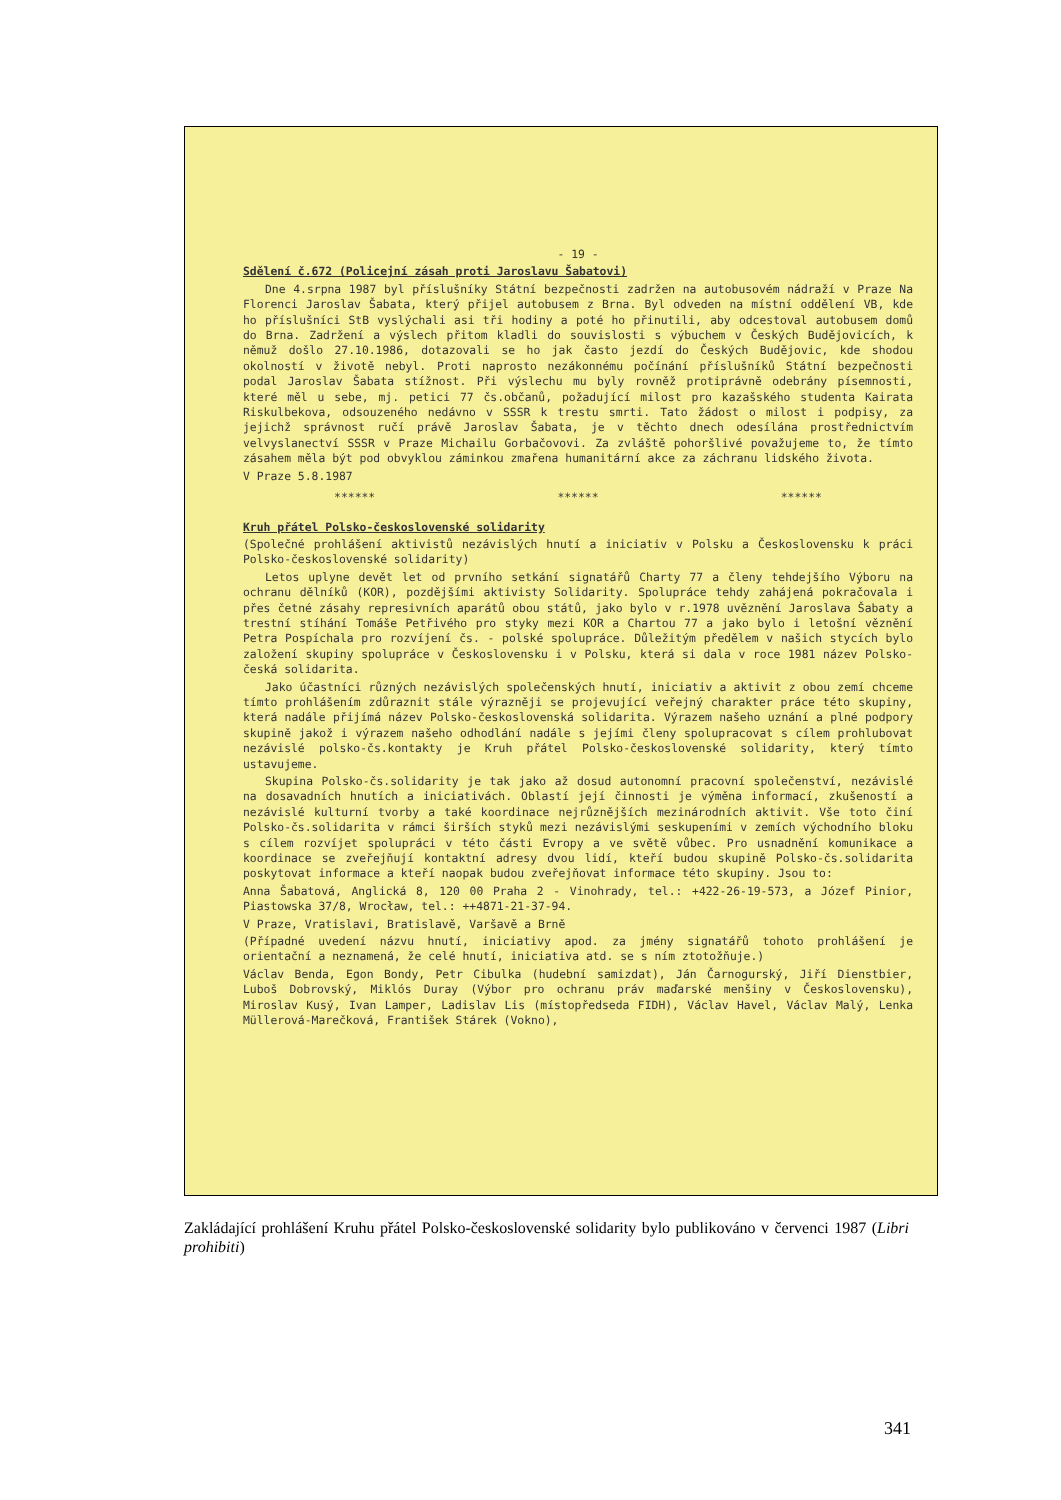- 19 -
Sdělení č.672 (Policejní zásah proti Jaroslavu Šabatovi)
Dne 4.srpna 1987 byl příslušníky Státní bezpečnosti zadržen na autobusovém nádraží v Praze Na Florenci Jaroslav Šabata, který přijel autobusem z Brna. Byl odveden na místní oddělení VB, kde ho příslušníci StB vyslýchali asi tři hodiny a poté ho přinutili, aby odcestoval autobusem domů do Brna. Zadržení a výslech přitom kladli do souvislosti s výbuchem v Českých Budějovicích, k němuž došlo 27.10.1986, dotazovali se ho jak často jezdí do Českých Budějovic, kde shodou okolností v životě nebyl. Proti naprosto nezákonnému počínání příslušníků Státní bezpečnosti podal Jaroslav Šabata stížnost. Při výslechu mu byly rovněž protiprávně odebrány písemnosti, které měl u sebe, mj. petici 77 čs.občanů, požadující milost pro kazašského studenta Kairata Riskulbekova, odsouzeného nedávno v SSSR k trestu smrti. Tato žádost o milost i podpisy, za jejichž správnost ručí právě Jaroslav Šabata, je v těchto dnech odesílána prostřednictvím velvyslanectví SSSR v Praze Michailu Gorbačovovi. Za zvláště pohoršlivé považujeme to, že tímto zásahem měla být pod obvyklou záminkou zmařena humanitární akce za záchranu lidského života.
V Praze 5.8.1987
****** ****** ******
Kruh přátel Polsko-československé solidarity
(Společné prohlášení aktivistů nezávislých hnutí a iniciativ v Polsku a Československu k práci Polsko-československé solidarity)
Letos uplyne devět let od prvního setkání signatářů Charty 77 a členy tehdejšího Výboru na ochranu dělníků (KOR), pozdějšími aktivisty Solidarity. Spolupráce tehdy zahájená pokračovala i přes četné zásahy represivních aparátů obou států, jako bylo v r.1978 uvěznění Jaroslava Šabaty a trestní stíhání Tomáše Petřivého pro styky mezi KOR a Chartou 77 a jako bylo i letošní věznění Petra Pospíchala pro rozvíjení čs. - polské spolupráce. Důležitým předělem v našich stycích bylo založení skupiny spolupráce v Československu i v Polsku, která si dala v roce 1981 název Polsko-česká solidarita.
Jako účastníci různých nezávislých společenských hnutí, iniciativ a aktivit z obou zemí chceme tímto prohlášením zdůraznit stále výrazněji se projevující veřejný charakter práce této skupiny, která nadále přijímá název Polsko-československá solidarita. Výrazem našeho uznání a plné podpory skupině jakož i výrazem našeho odhodlání nadále s jejími členy spolupracovat s cílem prohlubovat nezávislé polsko-čs.kontakty je Kruh přátel Polsko-československé solidarity, který tímto ustavujeme.
Skupina Polsko-čs.solidarity je tak jako až dosud autonomní pracovní společenství, nezávislé na dosavadních hnutích a iniciativách. Oblastí její činnosti je výměna informací, zkušeností a nezávislé kulturní tvorby a také koordinace nejrůznějších mezinárodních aktivit. Vše toto činí Polsko-čs.solidarita v rámci širších styků mezi nezávislými seskupeními v zemích východního bloku s cílem rozvíjet spolupráci v této části Evropy a ve světě vůbec. Pro usnadnění komunikace a koordinace se zveřejňují kontaktní adresy dvou lidí, kteří budou skupině Polsko-čs.solidarita poskytovat informace a kteří naopak budou zveřejňovat informace této skupiny. Jsou to:
Anna Šabatová, Anglická 8, 120 00 Praha 2 - Vinohrady, tel.: +422-26-19-573, a Józef Pinior, Piastowska 37/8, Wrocław, tel.: ++4871-21-37-94.
V Praze, Vratislavi, Bratislavě, Varšavě a Brně
(Případné uvedení názvu hnutí, iniciativy apod. za jmény signatářů tohoto prohlášení je orientační a neznamená, že celé hnutí, iniciativa atd. se s ním ztotožňuje.)
Václav Benda, Egon Bondy, Petr Cibulka (hudební samizdat), Ján Čarnogurský, Jiří Dienstbier, Luboš Dobrovský, Miklós Duray (Výbor pro ochranu práv maďarské menšiny v Československu), Miroslav Kusý, Ivan Lamper, Ladislav Lis (místopředseda FIDH), Václav Havel, Václav Malý, Lenka Müllerová-Marečková, František Stárek (Vokno),
Zakládající prohlášení Kruhu přátel Polsko-československé solidarity bylo publikováno v červenci 1987 (Libri prohibiti)
341